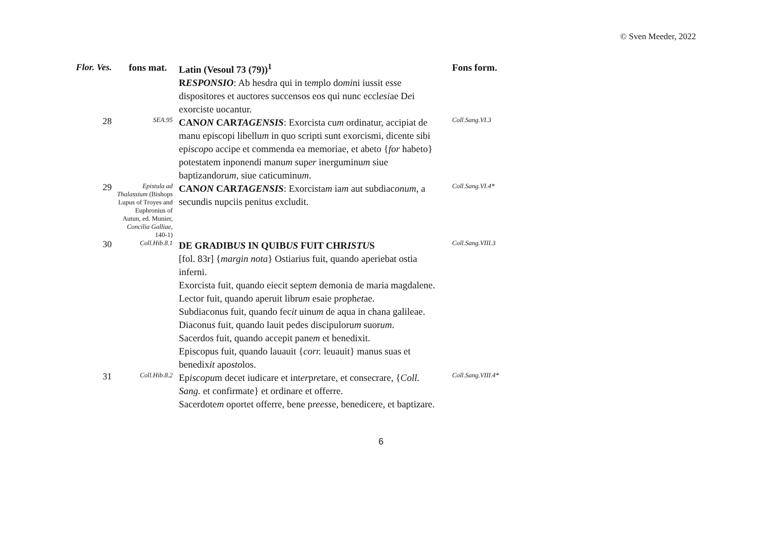© Sven Meeder, 2022
| Flor. Ves. | fons mat. | Latin (Vesoul 73 (79))<sup>1</sup> | Fons form. |
| --- | --- | --- | --- |
| | | R ESPONSIO : Ab hesdra qui in te m plo d omi ni iussit e ss e dispositores et auctores succensos eos qui nunc eccl esi ae D e i exorciste uocantur. | |
| 28 | SEA.95 | CAN ON CAR TAGENSIS : Exorcista cu m ordinatur, accipiat de manu episcopi libellu m in quo scripti sunt exorcismi, dicente sibi ep iscop o accipe et commenda ea memoriae, et abeto { for habeto} potestatem inponendi manu m sup er inerguminu m siue baptizandoru m , siue caticuminu m . | Coll.Sang.VI.3 |
| 29 | Epistula ad Thalassium (Bishops Lupus of Troyes and Euphronius of Autun, ed. Munier, Concilia Galliae , 140-1) | CAN ON CAR TAGENSIS : Exorcista m ia m aut subdiac onum , a secundis nupciis penitu s excludit. | Coll.Sang.VI.4* |
| 30 | Coll.Hib.8.1 | DE GRADIB US IN QUIB US FUIT CHR ISTU S [fol. 83r] { margin nota } Ostiarius fuit, quando aperiebat ostia inferni. Exorcista fuit, quando eiecit septe m demonia de maria magdalene. Lector fuit, quando aperuit libru m esaie p ro ph et ae. Subdiaconus fuit, quando fec it uinu m de aqua in chana galileae. Diaconu s fuit, quando lauit pedes discipuloru m suor um . Sacerdos fuit, quando accepit pane m et benedixit. Episcopus fuit, quando lauauit { corr. leuauit} manus suas et benedix it ap osto los. | Coll.Sang.VIII.3 |
| 31 | Coll.Hib.8.2 | Ep iscopu m decet iudicare et int er p re tare, et consecrare, { Coll. Sang. et confirmate} et ordinare et offerre. Sacerdote m oportet offerre, bene p reess e, benedicere, et baptizare. | Coll.Sang.VIII.4* |
6